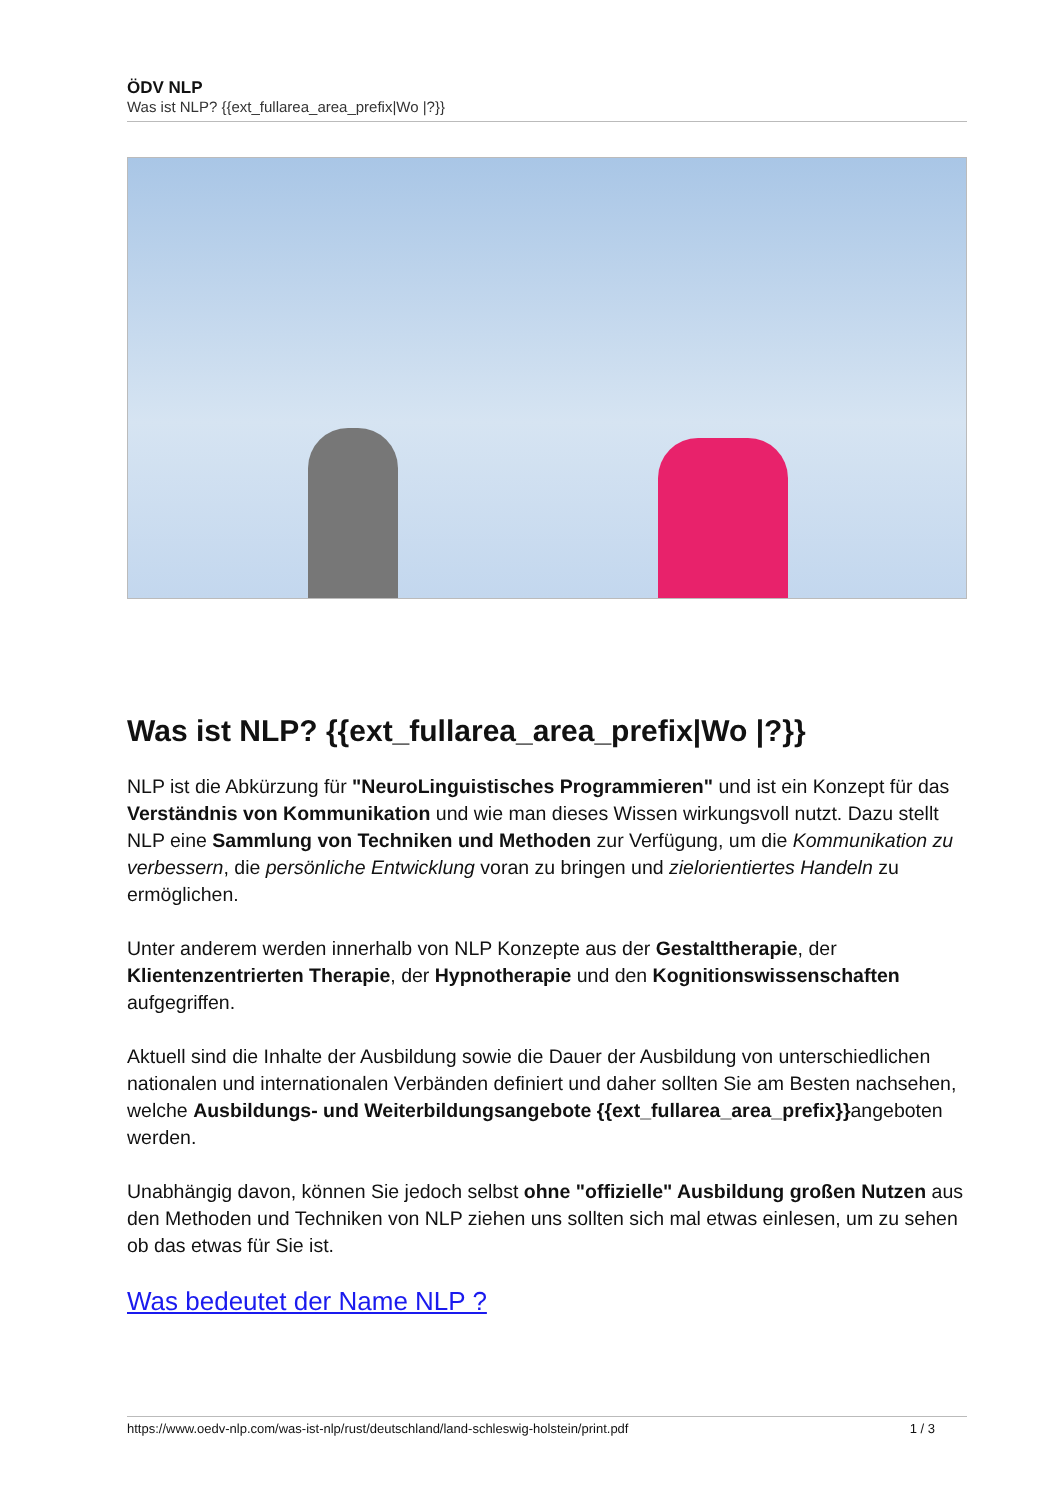ÖDV NLP
Was ist NLP? {{ext_fullarea_area_prefix|Wo |?}}
Was ist NLP? {{ext_fullarea_area_prefix|Wo |?}}
NLP ist die Abkürzung für "NeuroLinguistisches Programmieren" und ist ein Konzept für das Verständnis von Kommunikation und wie man dieses Wissen wirkungsvoll nutzt. Dazu stellt NLP eine Sammlung von Techniken und Methoden zur Verfügung, um die Kommunikation zu verbessern, die persönliche Entwicklung voran zu bringen und zielorientiertes Handeln zu ermöglichen.
Unter anderem werden innerhalb von NLP Konzepte aus der Gestalttherapie, der Klientenzentrierten Therapie, der Hypnotherapie und den Kognitionswissenschaften aufgegriffen.
Aktuell sind die Inhalte der Ausbildung sowie die Dauer der Ausbildung von unterschiedlichen nationalen und internationalen Verbänden definiert und daher sollten Sie am Besten nachsehen, welche Ausbildungs- und Weiterbildungsangebote {{ext_fullarea_area_prefix}}angeboten werden.
Unabhängig davon, können Sie jedoch selbst ohne "offizielle" Ausbildung großen Nutzen aus den Methoden und Techniken von NLP ziehen uns sollten sich mal etwas einlesen, um zu sehen ob das etwas für Sie ist.
Was bedeutet der Name NLP ?
https://www.oedv-nlp.com/was-ist-nlp/rust/deutschland/land-schleswig-holstein/print.pdf 1 / 3